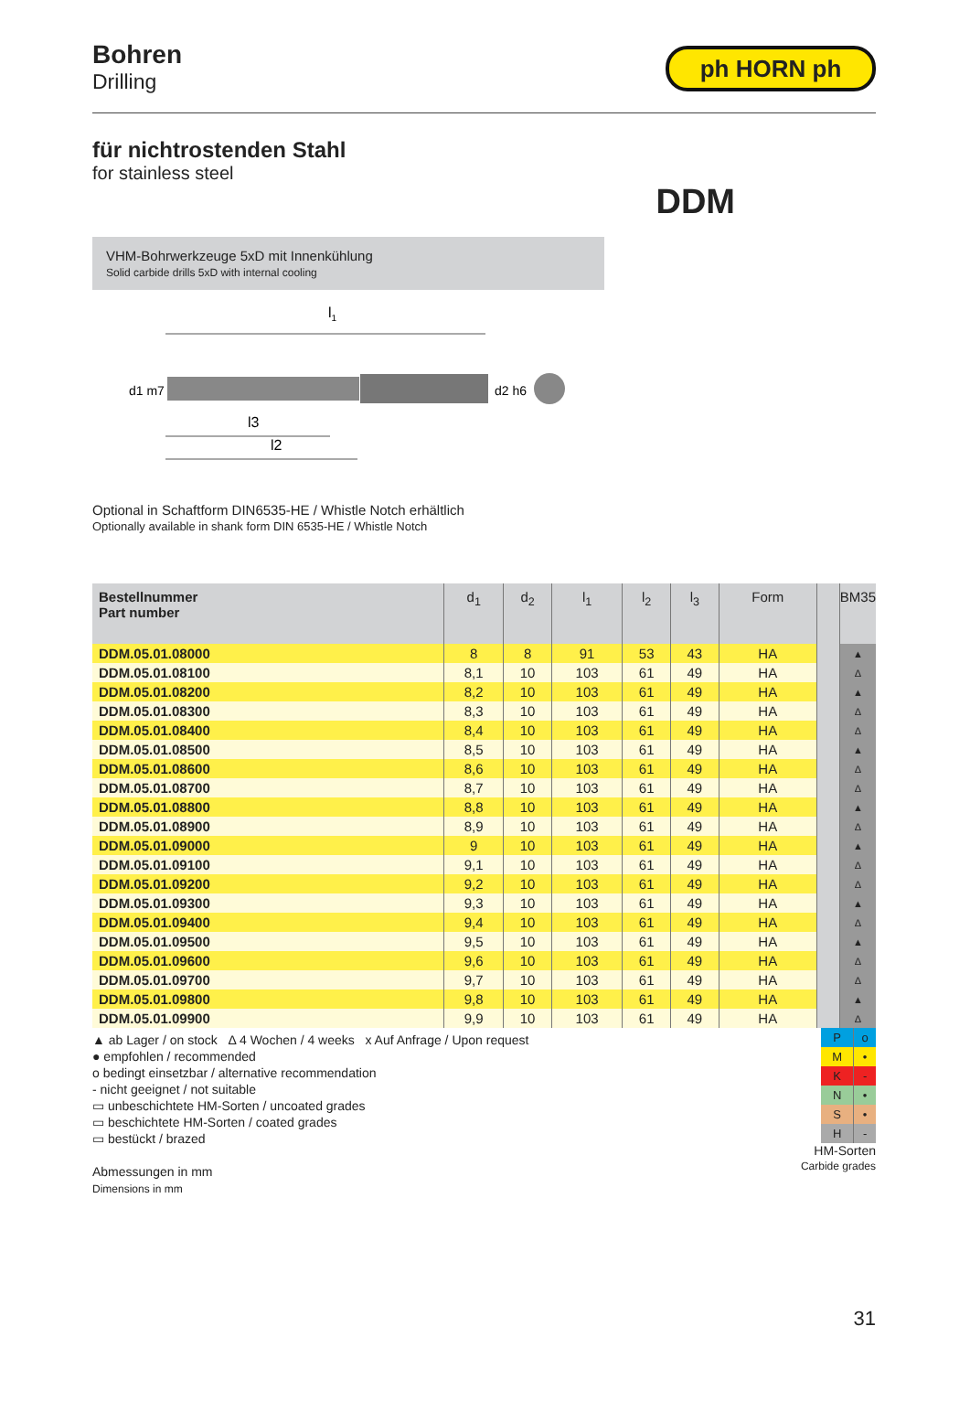Bohren
Drilling
ph HORN ph
für nichtrostenden Stahl
for stainless steel
DDM
VHM-Bohrwerkzeuge 5xD mit Innenkühlung
Solid carbide drills 5xD with internal cooling
l1
d1 m7
d2 h6
l3
l2
Optional in Schaftform DIN6535-HE / Whistle Notch erhältlich
Optionally available in shank form DIN 6535-HE / Whistle Notch
| Bestellnummer Part number | d<sub>1</sub> | d<sub>2</sub> | l<sub>1</sub> | l<sub>2</sub> | l<sub>3</sub> | Form | | BM35 |
| --- | --- | --- | --- | --- | --- | --- | --- | --- |
| DDM.05.01.08000 | 8 | 8 | 91 | 53 | 43 | HA | | ▲ |
| DDM.05.01.08100 | 8,1 | 10 | 103 | 61 | 49 | HA | | Δ |
| DDM.05.01.08200 | 8,2 | 10 | 103 | 61 | 49 | HA | | ▲ |
| DDM.05.01.08300 | 8,3 | 10 | 103 | 61 | 49 | HA | | Δ |
| DDM.05.01.08400 | 8,4 | 10 | 103 | 61 | 49 | HA | | Δ |
| DDM.05.01.08500 | 8,5 | 10 | 103 | 61 | 49 | HA | | ▲ |
| DDM.05.01.08600 | 8,6 | 10 | 103 | 61 | 49 | HA | | Δ |
| DDM.05.01.08700 | 8,7 | 10 | 103 | 61 | 49 | HA | | Δ |
| DDM.05.01.08800 | 8,8 | 10 | 103 | 61 | 49 | HA | | ▲ |
| DDM.05.01.08900 | 8,9 | 10 | 103 | 61 | 49 | HA | | Δ |
| DDM.05.01.09000 | 9 | 10 | 103 | 61 | 49 | HA | | ▲ |
| DDM.05.01.09100 | 9,1 | 10 | 103 | 61 | 49 | HA | | Δ |
| DDM.05.01.09200 | 9,2 | 10 | 103 | 61 | 49 | HA | | Δ |
| DDM.05.01.09300 | 9,3 | 10 | 103 | 61 | 49 | HA | | ▲ |
| DDM.05.01.09400 | 9,4 | 10 | 103 | 61 | 49 | HA | | Δ |
| DDM.05.01.09500 | 9,5 | 10 | 103 | 61 | 49 | HA | | ▲ |
| DDM.05.01.09600 | 9,6 | 10 | 103 | 61 | 49 | HA | | Δ |
| DDM.05.01.09700 | 9,7 | 10 | 103 | 61 | 49 | HA | | Δ |
| DDM.05.01.09800 | 9,8 | 10 | 103 | 61 | 49 | HA | | ▲ |
| DDM.05.01.09900 | 9,9 | 10 | 103 | 61 | 49 | HA | | Δ |
▲ ab Lager / on stock Δ 4 Wochen / 4 weeks x Auf Anfrage / Upon request
● empfohlen / recommended
o bedingt einsetzbar / alternative recommendation
- nicht geeignet / not suitable
▭ unbeschichtete HM-Sorten / uncoated grades
▭ beschichtete HM-Sorten / coated grades
▭ bestückt / brazed
Abmessungen in mm
Dimensions in mm
| P | o |
| M | • |
| K | - |
| N | • |
| S | • |
| H | - |
HM-Sorten
Carbide grades
31